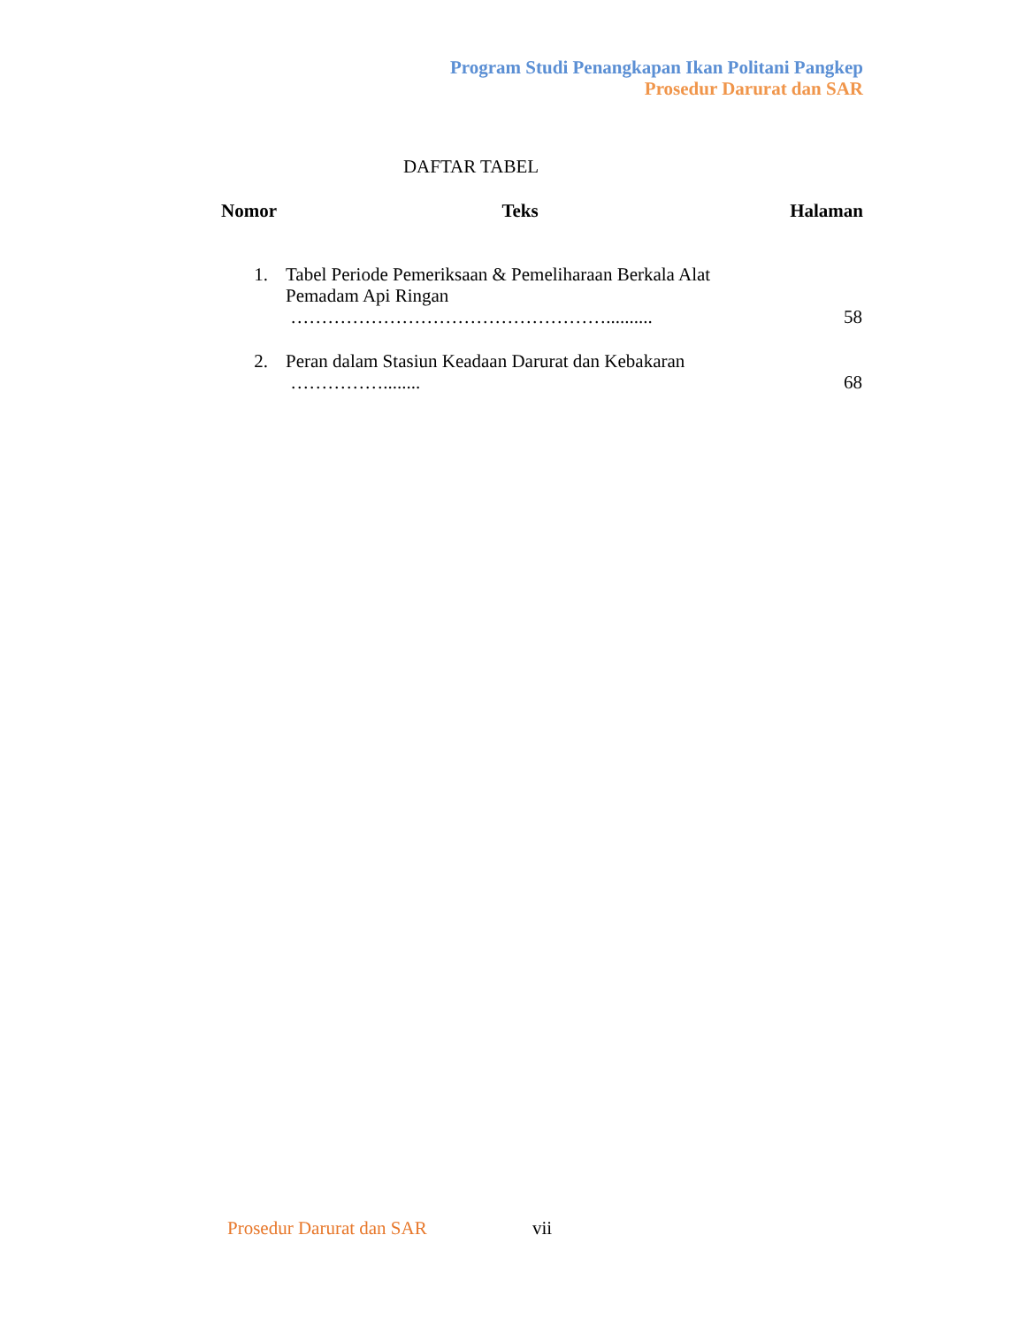Program Studi Penangkapan Ikan Politani Pangkep
Prosedur Darurat dan SAR
DAFTAR TABEL
Nomor Teks Halaman
| 1. | Tabel Periode Pemeriksaan & Pemeliharaan Berkala Alat Pemadam Api Ringan …………………………………………….......... | 58 |
| 2. | Peran dalam Stasiun Keadaan Darurat dan Kebakaran ……………........ | 68 |
Prosedur Darurat dan SAR vii